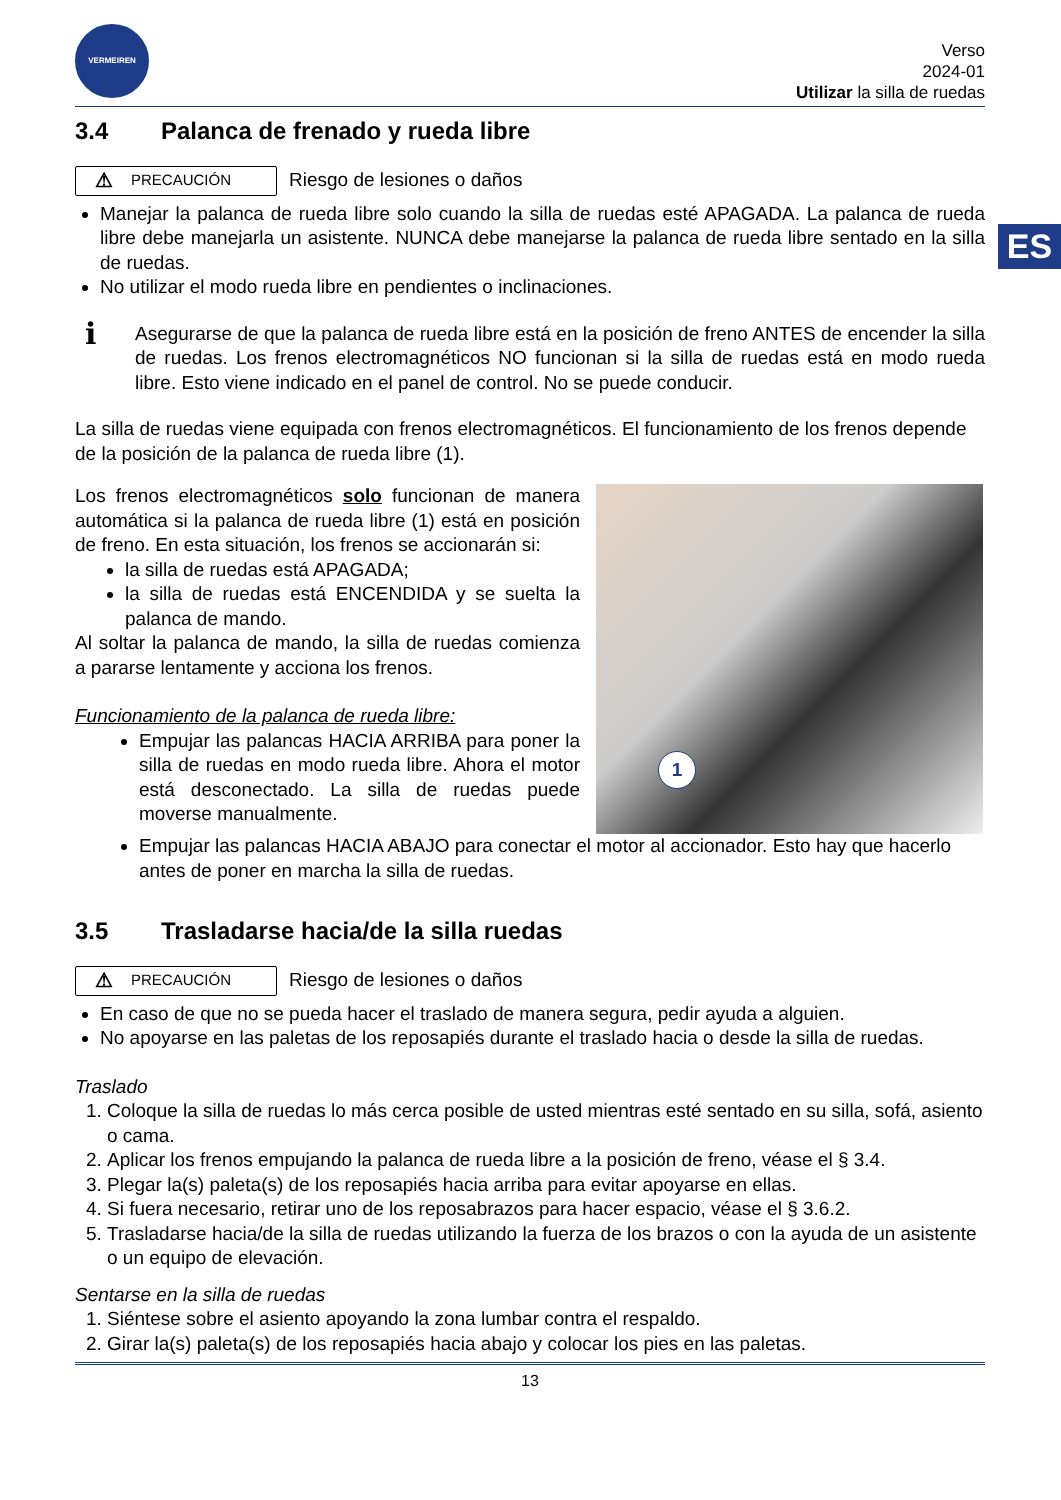ES
VERMEIREN
Verso
2024-01
Utilizar la silla de ruedas
3.4 Palanca de frenado y rueda libre
⚠ PRECAUCIÓN
Riesgo de lesiones o daños
Manejar la palanca de rueda libre solo cuando la silla de ruedas esté APAGADA. La palanca de rueda libre debe manejarla un asistente. NUNCA debe manejarse la palanca de rueda libre sentado en la silla de ruedas.
No utilizar el modo rueda libre en pendientes o inclinaciones.
i
Asegurarse de que la palanca de rueda libre está en la posición de freno ANTES de encender la silla de ruedas. Los frenos electromagnéticos NO funcionan si la silla de ruedas está en modo rueda libre. Esto viene indicado en el panel de control. No se puede conducir.
La silla de ruedas viene equipada con frenos electromagnéticos. El funcionamiento de los frenos depende de la posición de la palanca de rueda libre (1).
Los frenos electromagnéticos solo funcionan de manera automática si la palanca de rueda libre (1) está en posición de freno. En esta situación, los frenos se accionarán si:
la silla de ruedas está APAGADA;
la silla de ruedas está ENCENDIDA y se suelta la palanca de mando.
Al soltar la palanca de mando, la silla de ruedas comienza a pararse lentamente y acciona los frenos.
Funcionamiento de la palanca de rueda libre:
Empujar las palancas HACIA ARRIBA para poner la silla de ruedas en modo rueda libre. Ahora el motor está desconectado. La silla de ruedas puede moverse manualmente.
1
Empujar las palancas HACIA ABAJO para conectar el motor al accionador. Esto hay que hacerlo antes de poner en marcha la silla de ruedas.
3.5 Trasladarse hacia/de la silla ruedas
⚠ PRECAUCIÓN
Riesgo de lesiones o daños
En caso de que no se pueda hacer el traslado de manera segura, pedir ayuda a alguien.
No apoyarse en las paletas de los reposapiés durante el traslado hacia o desde la silla de ruedas.
Traslado
1. Coloque la silla de ruedas lo más cerca posible de usted mientras esté sentado en su silla, sofá, asiento o cama.
2. Aplicar los frenos empujando la palanca de rueda libre a la posición de freno, véase el § 3.4.
3. Plegar la(s) paleta(s) de los reposapiés hacia arriba para evitar apoyarse en ellas.
4. Si fuera necesario, retirar uno de los reposabrazos para hacer espacio, véase el § 3.6.2.
5. Trasladarse hacia/de la silla de ruedas utilizando la fuerza de los brazos o con la ayuda de un asistente o un equipo de elevación.
Sentarse en la silla de ruedas
1. Siéntese sobre el asiento apoyando la zona lumbar contra el respaldo.
2. Girar la(s) paleta(s) de los reposapiés hacia abajo y colocar los pies en las paletas.
13